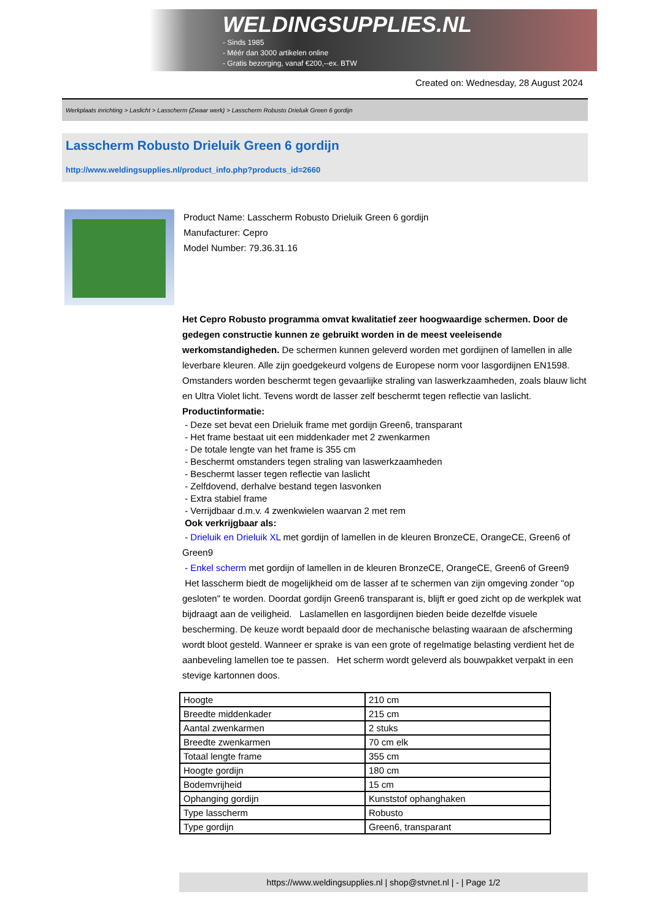WELDINGSUPPLIES.NL
- Sinds 1985
- Méér dan 3000 artikelen online
- Gratis bezorging, vanaf €200,--ex. BTW
Created on: Wednesday, 28 August 2024
Werkplaats inrichting > Laslicht > Lasscherm (Zwaar werk) > Lasscherm Robusto Drieluik Green 6 gordijn
Lasscherm Robusto Drieluik Green 6 gordijn
http://www.weldingsupplies.nl/product_info.php?products_id=2660
Product Name: Lasscherm Robusto Drieluik Green 6 gordijn
Manufacturer: Cepro
Model Number: 79.36.31.16
Het Cepro Robusto programma omvat kwalitatief zeer hoogwaardige schermen. Door de gedegen constructie kunnen ze gebruikt worden in de meest veeleisende werkomstandigheden. De schermen kunnen geleverd worden met gordijnen of lamellen in alle leverbare kleuren. Alle zijn goedgekeurd volgens de Europese norm voor lasgordijnen EN1598. Omstanders worden beschermt tegen gevaarlijke straling van laswerkzaamheden, zoals blauw licht en Ultra Violet licht. Tevens wordt de lasser zelf beschermt tegen reflectie van laslicht. Productinformatie:
- Deze set bevat een Drieluik frame met gordijn Green6, transparant
- Het frame bestaat uit een middenkader met 2 zwenkarmen
- De totale lengte van het frame is 355 cm
- Beschermt omstanders tegen straling van laswerkzaamheden
- Beschermt lasser tegen reflectie van laslicht
- Zelfdovend, derhalve bestand tegen lasvonken
- Extra stabiel frame
- Verrijdbaar d.m.v. 4 zwenkwielen waarvan 2 met rem
Ook verkrijgbaar als:
- Drieluik en Drieluik XL met gordijn of lamellen in de kleuren BronzeCE, OrangeCE, Green6 of Green9
- Enkel scherm met gordijn of lamellen in de kleuren BronzeCE, OrangeCE, Green6 of Green9
Het lasscherm biedt de mogelijkheid om de lasser af te schermen van zijn omgeving zonder "op gesloten" te worden. Doordat gordijn Green6 transparant is, blijft er goed zicht op de werkplek wat bijdraagt aan de veiligheid. Laslamellen en lasgordijnen bieden beide dezelfde visuele bescherming. De keuze wordt bepaald door de mechanische belasting waaraan de afscherming wordt bloot gesteld. Wanneer er sprake is van een grote of regelmatige belasting verdient het de aanbeveling lamellen toe te passen. Het scherm wordt geleverd als bouwpakket verpakt in een stevige kartonnen doos.
| Hoogte | 210 cm |
| Breedte middenkader | 215 cm |
| Aantal zwenkarmen | 2 stuks |
| Breedte zwenkarmen | 70 cm elk |
| Totaal lengte frame | 355 cm |
| Hoogte gordijn | 180 cm |
| Bodemvrijheid | 15 cm |
| Ophanging gordijn | Kunststof ophanghaken |
| Type lasscherm | Robusto |
| Type gordijn | Green6, transparant |
https://www.weldingsupplies.nl | shop@stvnet.nl | - | Page 1/2